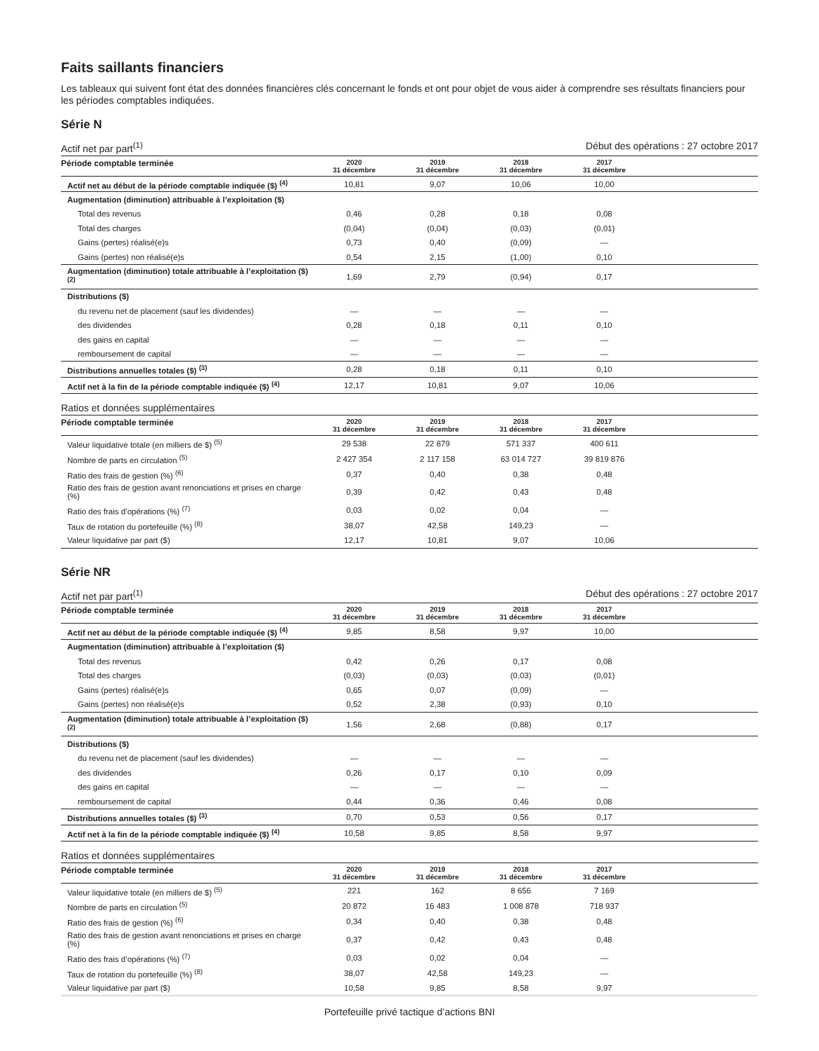Faits saillants financiers
Les tableaux qui suivent font état des données financières clés concernant le fonds et ont pour objet de vous aider à comprendre ses résultats financiers pour les périodes comptables indiquées.
Série N
Actif net par part<sup>(1)</sup> Début des opérations : 27 octobre 2017
| Période comptable terminée | 2020 31 décembre | 2019 31 décembre | 2018 31 décembre | 2017 31 décembre | |
| --- | --- | --- | --- | --- | --- |
| Actif net au début de la période comptable indiquée ($) <sup>(4)</sup> | 10,81 | 9,07 | 10,06 | 10,00 | |
| Augmentation (diminution) attribuable à l’exploitation ($) | | | | | |
| Total des revenus | 0,46 | 0,28 | 0,18 | 0,08 | |
| Total des charges | (0,04) | (0,04) | (0,03) | (0,01) | |
| Gains (pertes) réalisé(e)s | 0,73 | 0,40 | (0,09) | — | |
| Gains (pertes) non réalisé(e)s | 0,54 | 2,15 | (1,00) | 0,10 | |
| Augmentation (diminution) totale attribuable à l’exploitation ($) <sup>(2)</sup> | 1,69 | 2,79 | (0,94) | 0,17 | |
| Distributions ($) | | | | | |
| du revenu net de placement (sauf les dividendes) | — | — | — | — | |
| des dividendes | 0,28 | 0,18 | 0,11 | 0,10 | |
| des gains en capital | — | — | — | — | |
| remboursement de capital | — | — | — | — | |
| Distributions annuelles totales ($) <sup>(3)</sup> | 0,28 | 0,18 | 0,11 | 0,10 | |
| Actif net à la fin de la période comptable indiquée ($) <sup>(4)</sup> | 12,17 | 10,81 | 9,07 | 10,06 | |
Ratios et données supplémentaires
| Période comptable terminée | 2020 31 décembre | 2019 31 décembre | 2018 31 décembre | 2017 31 décembre | |
| --- | --- | --- | --- | --- | --- |
| Valeur liquidative totale (en milliers de $) <sup>(5)</sup> | 29 538 | 22 879 | 571 337 | 400 611 | |
| Nombre de parts en circulation <sup>(5)</sup> | 2 427 354 | 2 117 158 | 63 014 727 | 39 819 876 | |
| Ratio des frais de gestion (%) <sup>(6)</sup> | 0,37 | 0,40 | 0,38 | 0,48 | |
| Ratio des frais de gestion avant renonciations et prises en charge (%) | 0,39 | 0,42 | 0,43 | 0,48 | |
| Ratio des frais d’opérations (%) <sup>(7)</sup> | 0,03 | 0,02 | 0,04 | — | |
| Taux de rotation du portefeuille (%) <sup>(8)</sup> | 38,07 | 42,58 | 149,23 | — | |
| Valeur liquidative par part ($) | 12,17 | 10,81 | 9,07 | 10,06 | |
Série NR
Actif net par part<sup>(1)</sup> Début des opérations : 27 octobre 2017
| Période comptable terminée | 2020 31 décembre | 2019 31 décembre | 2018 31 décembre | 2017 31 décembre | |
| --- | --- | --- | --- | --- | --- |
| Actif net au début de la période comptable indiquée ($) <sup>(4)</sup> | 9,85 | 8,58 | 9,97 | 10,00 | |
| Augmentation (diminution) attribuable à l’exploitation ($) | | | | | |
| Total des revenus | 0,42 | 0,26 | 0,17 | 0,08 | |
| Total des charges | (0,03) | (0,03) | (0,03) | (0,01) | |
| Gains (pertes) réalisé(e)s | 0,65 | 0,07 | (0,09) | — | |
| Gains (pertes) non réalisé(e)s | 0,52 | 2,38 | (0,93) | 0,10 | |
| Augmentation (diminution) totale attribuable à l’exploitation ($) <sup>(2)</sup> | 1,56 | 2,68 | (0,88) | 0,17 | |
| Distributions ($) | | | | | |
| du revenu net de placement (sauf les dividendes) | — | — | — | — | |
| des dividendes | 0,26 | 0,17 | 0,10 | 0,09 | |
| des gains en capital | — | — | — | — | |
| remboursement de capital | 0,44 | 0,36 | 0,46 | 0,08 | |
| Distributions annuelles totales ($) <sup>(3)</sup> | 0,70 | 0,53 | 0,56 | 0,17 | |
| Actif net à la fin de la période comptable indiquée ($) <sup>(4)</sup> | 10,58 | 9,85 | 8,58 | 9,97 | |
Ratios et données supplémentaires
| Période comptable terminée | 2020 31 décembre | 2019 31 décembre | 2018 31 décembre | 2017 31 décembre | |
| --- | --- | --- | --- | --- | --- |
| Valeur liquidative totale (en milliers de $) <sup>(5)</sup> | 221 | 162 | 8 656 | 7 169 | |
| Nombre de parts en circulation <sup>(5)</sup> | 20 872 | 16 483 | 1 008 878 | 718 937 | |
| Ratio des frais de gestion (%) <sup>(6)</sup> | 0,34 | 0,40 | 0,38 | 0,48 | |
| Ratio des frais de gestion avant renonciations et prises en charge (%) | 0,37 | 0,42 | 0,43 | 0,48 | |
| Ratio des frais d’opérations (%) <sup>(7)</sup> | 0,03 | 0,02 | 0,04 | — | |
| Taux de rotation du portefeuille (%) <sup>(8)</sup> | 38,07 | 42,58 | 149,23 | — | |
| Valeur liquidative par part ($) | 10,58 | 9,85 | 8,58 | 9,97 | |
Portefeuille privé tactique d’actions BNI